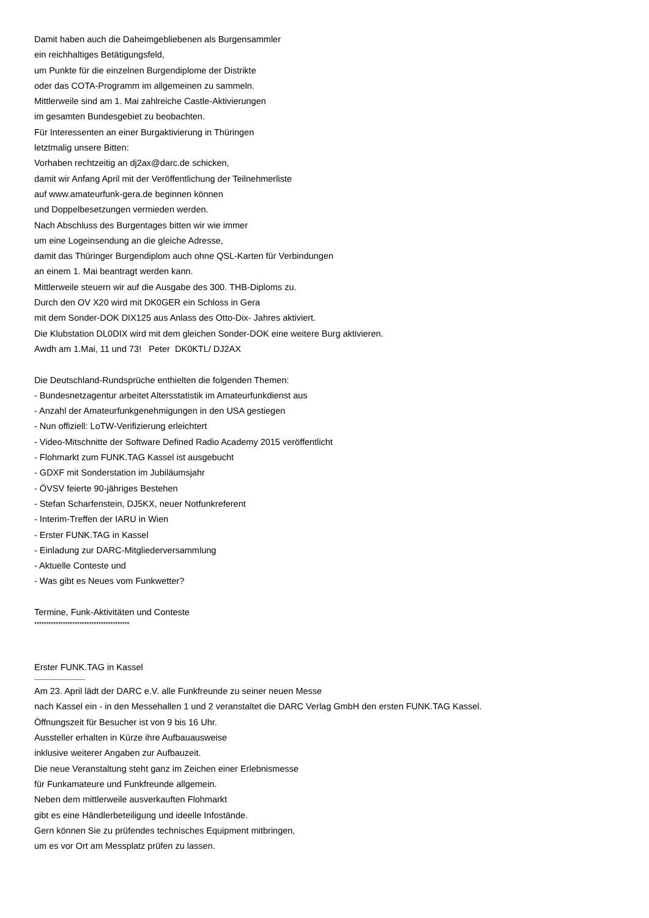Damit haben auch die Daheimgebliebenen als Burgensammler
ein reichhaltiges Betätigungsfeld,
um Punkte für die einzelnen Burgendiplome der Distrikte
oder das COTA-Programm im allgemeinen zu sammeln.
Mittlerweile sind am 1. Mai zahlreiche Castle-Aktivierungen
im gesamten Bundesgebiet zu beobachten.
Für Interessenten an einer Burgaktivierung in Thüringen
letztmalig unsere Bitten:
Vorhaben rechtzeitig an dj2ax@darc.de schicken,
damit wir Anfang April mit der Veröffentlichung der Teilnehmerliste
auf www.amateurfunk-gera.de beginnen können
und Doppelbesetzungen vermieden werden.
Nach Abschluss des Burgentages bitten wir wie immer
um eine Logeinsendung an die gleiche Adresse,
damit das Thüringer Burgendiplom auch ohne QSL-Karten für Verbindungen
an einem 1. Mai beantragt werden kann.
Mittlerweile steuern wir auf die Ausgabe des 300. THB-Diploms zu.
Durch den OV X20 wird mit DK0GER ein Schloss in Gera
mit dem Sonder-DOK DIX125 aus Anlass des Otto-Dix- Jahres aktiviert.
Die Klubstation DL0DIX wird mit dem gleichen Sonder-DOK eine weitere Burg aktivieren.
Awdh am 1.Mai, 11 und 73! Peter DK0KTL/ DJ2AX
Die Deutschland-Rundsprüche enthielten die folgenden Themen:
- Bundesnetzagentur arbeitet Altersstatistik im Amateurfunkdienst aus
- Anzahl der Amateurfunkgenehmigungen in den USA gestiegen
- Nun offiziell: LoTW-Verifizierung erleichtert
- Video-Mitschnitte der Software Defined Radio Academy 2015 veröffentlicht
- Flohmarkt zum FUNK.TAG Kassel ist ausgebucht
- GDXF mit Sonderstation im Jubiläumsjahr
- ÖVSV feierte 90-jähriges Bestehen
- Stefan Scharfenstein, DJ5KX, neuer Notfunkreferent
- Interim-Treffen der IARU in Wien
- Erster FUNK.TAG in Kassel
- Einladung zur DARC-Mitgliederversammlung
- Aktuelle Conteste und
- Was gibt es Neues vom Funkwetter?
Termine, Funk-Aktivitäten und Conteste
****************************************
Erster FUNK.TAG in Kassel
-------------------------
Am 23. April lädt der DARC e.V. alle Funkfreunde zu seiner neuen Messe
nach Kassel ein - in den Messehallen 1 und 2 veranstaltet die DARC Verlag GmbH den ersten FUNK.TAG Kassel.
Öffnungszeit für Besucher ist von 9 bis 16 Uhr.
Aussteller erhalten in Kürze ihre Aufbauausweise
inklusive weiterer Angaben zur Aufbauzeit.
Die neue Veranstaltung steht ganz im Zeichen einer Erlebnismesse
für Funkamateure und Funkfreunde allgemein.
Neben dem mittlerweile ausverkauften Flohmarkt
gibt es eine Händlerbeteiligung und ideelle Infostände.
Gern können Sie zu prüfendes technisches Equipment mitbringen,
um es vor Ort am Messplatz prüfen zu lassen.